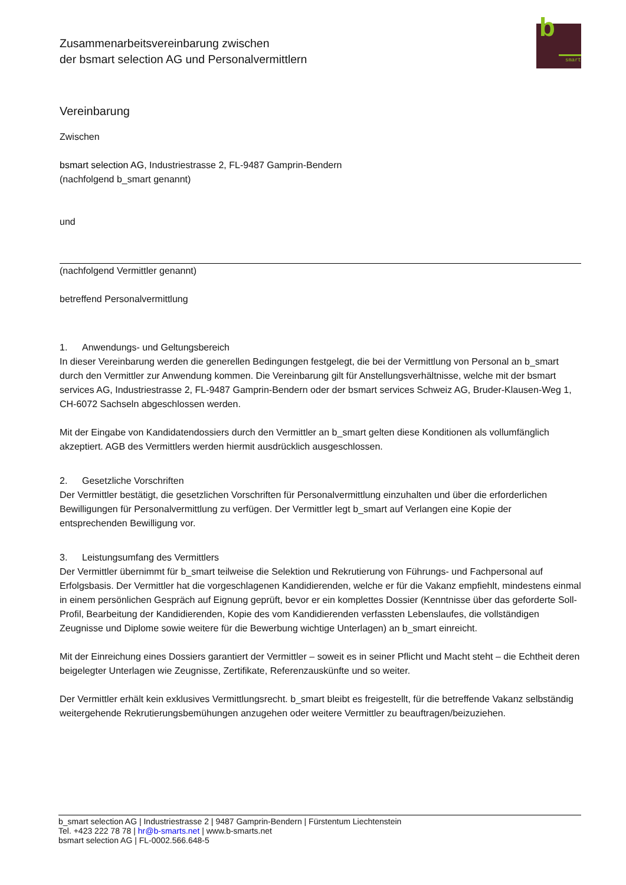Zusammenarbeitsvereinbarung zwischen
der bsmart selection AG und Personalvermittlern
b
smart
Vereinbarung
Zwischen
bsmart selection AG, Industriestrasse 2, FL-9487 Gamprin-Bendern
(nachfolgend b_smart genannt)
und
(nachfolgend Vermittler genannt)
betreffend Personalvermittlung
1. Anwendungs- und Geltungsbereich
In dieser Vereinbarung werden die generellen Bedingungen festgelegt, die bei der Vermittlung von Personal an b_smart durch den Vermittler zur Anwendung kommen. Die Vereinbarung gilt für Anstellungsverhältnisse, welche mit der bsmart services AG, Industriestrasse 2, FL-9487 Gamprin-Bendern oder der bsmart services Schweiz AG, Bruder-Klausen-Weg 1, CH-6072 Sachseln abgeschlossen werden.
Mit der Eingabe von Kandidatendossiers durch den Vermittler an b_smart gelten diese Konditionen als vollumfänglich akzeptiert. AGB des Vermittlers werden hiermit ausdrücklich ausgeschlossen.
2. Gesetzliche Vorschriften
Der Vermittler bestätigt, die gesetzlichen Vorschriften für Personalvermittlung einzuhalten und über die erforderlichen Bewilligungen für Personalvermittlung zu verfügen. Der Vermittler legt b_smart auf Verlangen eine Kopie der entsprechenden Bewilligung vor.
3. Leistungsumfang des Vermittlers
Der Vermittler übernimmt für b_smart teilweise die Selektion und Rekrutierung von Führungs- und Fachpersonal auf Erfolgsbasis. Der Vermittler hat die vorgeschlagenen Kandidierenden, welche er für die Vakanz empfiehlt, mindestens einmal in einem persönlichen Gespräch auf Eignung geprüft, bevor er ein komplettes Dossier (Kenntnisse über das geforderte Soll-Profil, Bearbeitung der Kandidierenden, Kopie des vom Kandidierenden verfassten Lebenslaufes, die vollständigen Zeugnisse und Diplome sowie weitere für die Bewerbung wichtige Unterlagen) an b_smart einreicht.
Mit der Einreichung eines Dossiers garantiert der Vermittler – soweit es in seiner Pflicht und Macht steht – die Echtheit deren beigelegter Unterlagen wie Zeugnisse, Zertifikate, Referenzauskünfte und so weiter.
Der Vermittler erhält kein exklusives Vermittlungsrecht. b_smart bleibt es freigestellt, für die betreffende Vakanz selbständig weitergehende Rekrutierungsbemühungen anzugehen oder weitere Vermittler zu beauftragen/beizuziehen.
b_smart selection AG | Industriestrasse 2 | 9487 Gamprin-Bendern | Fürstentum Liechtenstein
Tel. +423 222 78 78 | hr@b-smarts.net | www.b-smarts.net
bsmart selection AG | FL-0002.566.648-5